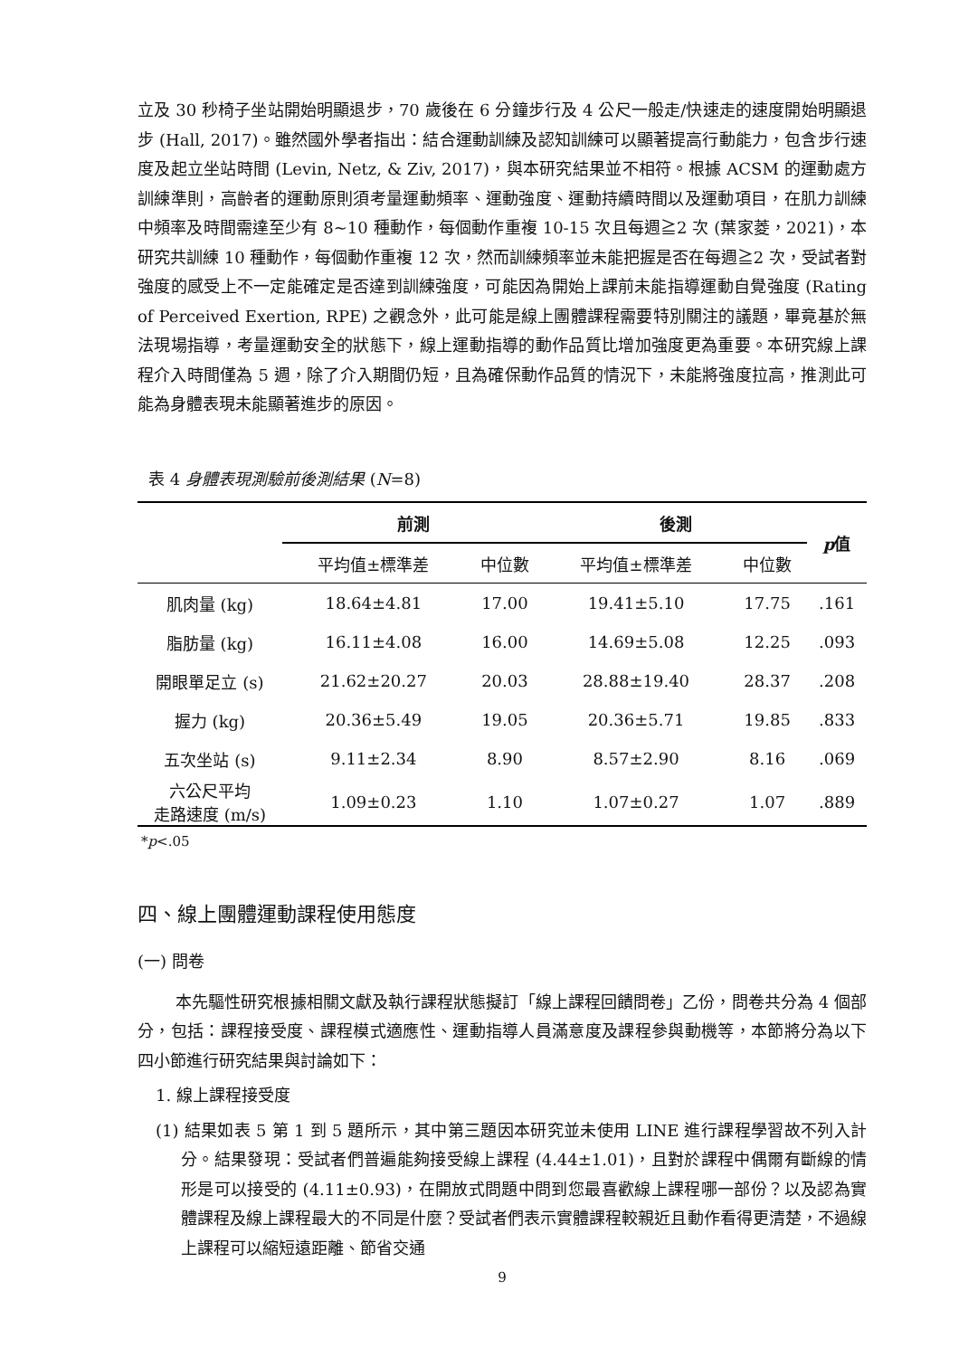立及 30 秒椅子坐站開始明顯退步，70 歲後在 6 分鐘步行及 4 公尺一般走/快速走的速度開始明顯退步 (Hall, 2017)。雖然國外學者指出：結合運動訓練及認知訓練可以顯著提高行動能力，包含步行速度及起立坐站時間 (Levin, Netz, & Ziv, 2017)，與本研究結果並不相符。根據 ACSM 的運動處方訓練準則，高齡者的運動原則須考量運動頻率、運動強度、運動持續時間以及運動項目，在肌力訓練中頻率及時間需達至少有 8~10 種動作，每個動作重複 10-15 次且每週≧2 次 (葉家菱，2021)，本研究共訓練 10 種動作，每個動作重複 12 次，然而訓練頻率並未能把握是否在每週≧2 次，受試者對強度的感受上不一定能確定是否達到訓練強度，可能因為開始上課前未能指導運動自覺強度 (Rating of Perceived Exertion, RPE) 之觀念外，此可能是線上團體課程需要特別關注的議題，畢竟基於無法現場指導，考量運動安全的狀態下，線上運動指導的動作品質比增加強度更為重要。本研究線上課程介入時間僅為 5 週，除了介入期間仍短，且為確保動作品質的情況下，未能將強度拉高，推測此可能為身體表現未能顯著進步的原因。
表 4 身體表現測驗前後測結果 (N=8)
| | 前測 | | 後測 | | p 值 |
| | 平均值±標準差 | 中位數 | 平均值±標準差 | 中位數 | |
| 肌肉量 (kg) | 18.64±4.81 | 17.00 | 19.41±5.10 | 17.75 | .161 |
| 脂肪量 (kg) | 16.11±4.08 | 16.00 | 14.69±5.08 | 12.25 | .093 |
| 開眼單足立 (s) | 21.62±20.27 | 20.03 | 28.88±19.40 | 28.37 | .208 |
| 握力 (kg) | 20.36±5.49 | 19.05 | 20.36±5.71 | 19.85 | .833 |
| 五次坐站 (s) | 9.11±2.34 | 8.90 | 8.57±2.90 | 8.16 | .069 |
| 六公尺平均 走路速度 (m/s) | 1.09±0.23 | 1.10 | 1.07±0.27 | 1.07 | .889 |
*p<.05
四、線上團體運動課程使用態度
(一) 問卷
本先驅性研究根據相關文獻及執行課程狀態擬訂「線上課程回饋問卷」乙份，問卷共分為 4 個部分，包括：課程接受度、課程模式適應性、運動指導人員滿意度及課程參與動機等，本節將分為以下四小節進行研究結果與討論如下：
1. 線上課程接受度
(1) 結果如表 5 第 1 到 5 題所示，其中第三題因本研究並未使用 LINE 進行課程學習故不列入計分。結果發現：受試者們普遍能夠接受線上課程 (4.44±1.01)，且對於課程中偶爾有斷線的情形是可以接受的 (4.11±0.93)，在開放式問題中問到您最喜歡線上課程哪一部份？以及認為實體課程及線上課程最大的不同是什麼？受試者們表示實體課程較親近且動作看得更清楚，不過線上課程可以縮短遠距離、節省交通
9